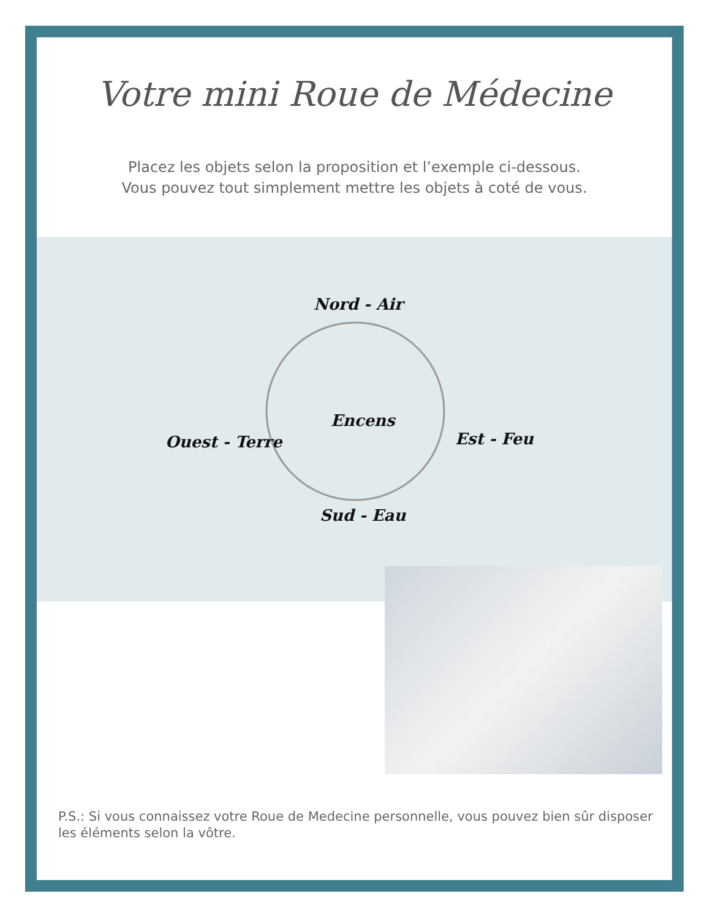Votre mini Roue de Médecine
Placez les objets selon la proposition et l’exemple ci-dessous.
Vous pouvez tout simplement mettre les objets à coté de vous.
Nord - Air
Encens
Ouest - Terre Est - Feu
Sud - Eau
P.S.: Si vous connaissez votre Roue de Medecine personnelle, vous pouvez bien sûr disposer les éléments selon la vôtre.